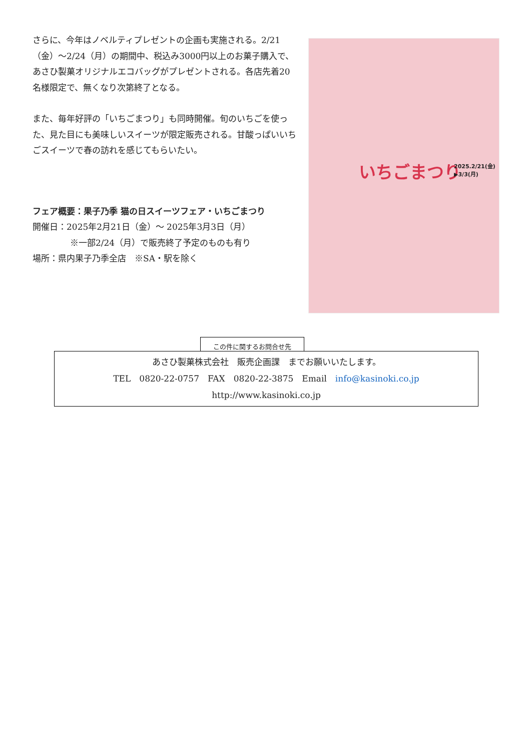さらに、今年はノベルティプレゼントの企画も実施される。2/21（金）～2/24（月）の期間中、税込み3000円以上のお菓子購入で、あさひ製菓オリジナルエコバッグがプレゼントされる。各店先着20名様限定で、無くなり次第終了となる。
また、毎年好評の「いちごまつり」も同時開催。旬のいちごを使った、見た目にも美味しいスイーツが限定販売される。甘酸っぱいいちごスイーツで春の訪れを感じてもらいたい。
フェア概要：果子乃季 猫の日スイーツフェア・いちごまつり
開催日：2025年2月21日（金）～ 2025年3月3日（月）
※一部2/24（月）で販売終了予定のものも有り
場所：県内果子乃季全店　※SA・駅を除く
いちごまつり
2025.2/21(金)
▶3/3(月)
この件に関するお問合せ先
あさひ製菓株式会社　販売企画課　までお願いいたします。
TEL　0820-22-0757　FAX　0820-22-3875　Email　info@kasinoki.co.jp
http://www.kasinoki.co.jp